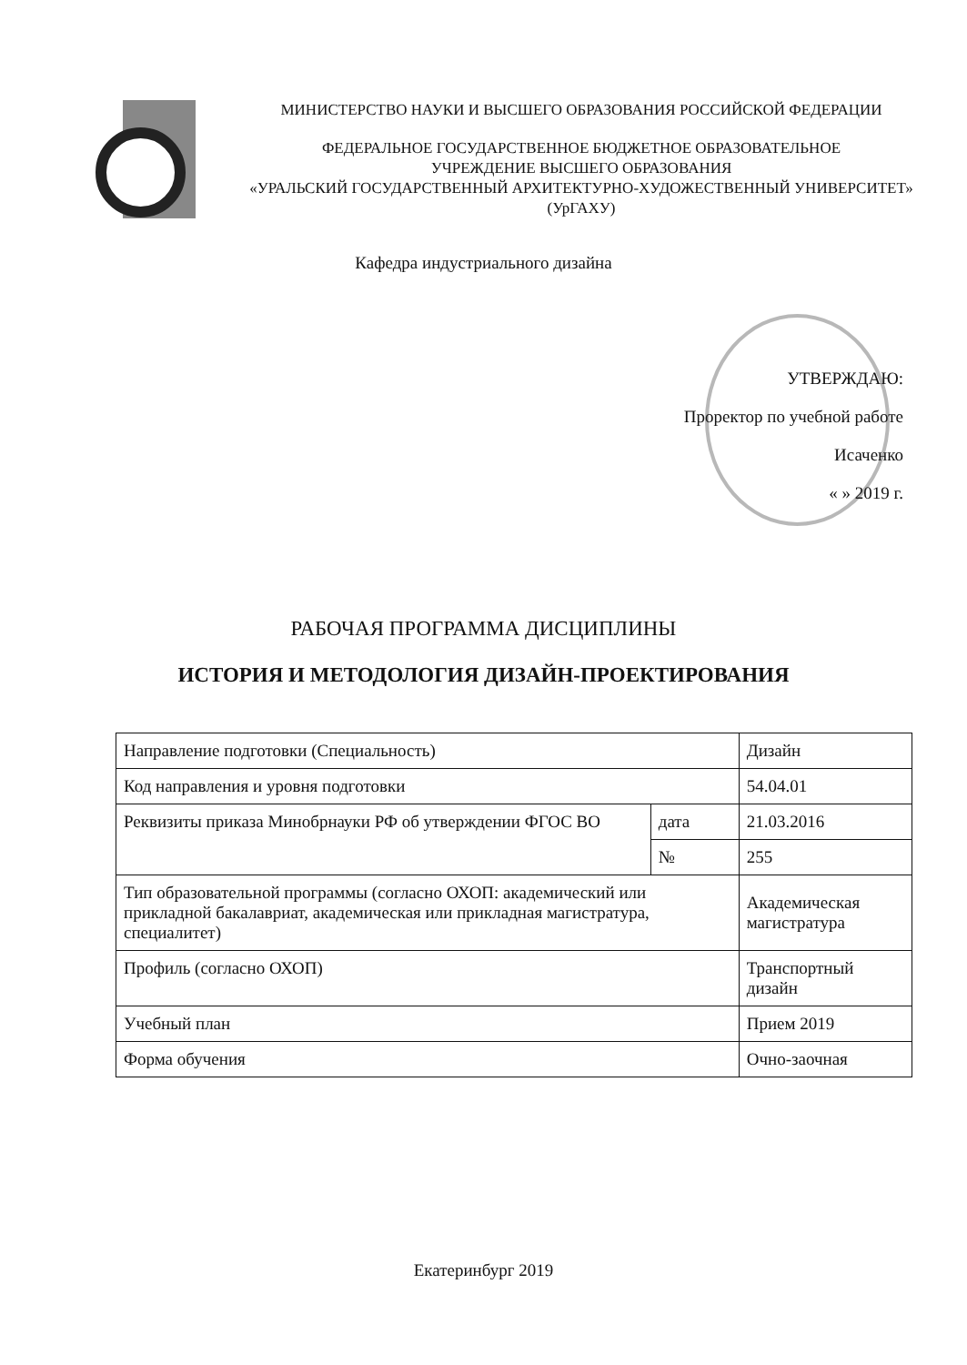МИНИСТЕРСТВО НАУКИ И ВЫСШЕГО ОБРАЗОВАНИЯ РОССИЙСКОЙ ФЕДЕРАЦИИ
ФЕДЕРАЛЬНОЕ ГОСУДАРСТВЕННОЕ БЮДЖЕТНОЕ ОБРАЗОВАТЕЛЬНОЕ
УЧРЕЖДЕНИЕ ВЫСШЕГО ОБРАЗОВАНИЯ
«УРАЛЬСКИЙ ГОСУДАРСТВЕННЫЙ АРХИТЕКТУРНО-ХУДОЖЕСТВЕННЫЙ УНИВЕРСИТЕТ»
(УрГАХУ)
Кафедра индустриального дизайна
УТВЕРЖДАЮ:
Проректор по учебной работе
Исаченко
« » 2019 г.
РАБОЧАЯ ПРОГРАММА ДИСЦИПЛИНЫ
ИСТОРИЯ И МЕТОДОЛОГИЯ ДИЗАЙН-ПРОЕКТИРОВАНИЯ
| Направление подготовки (Специальность) | | Дизайн |
| Код направления и уровня подготовки | | 54.04.01 |
| Реквизиты приказа Минобрнауки РФ об утверждении ФГОС ВО | дата | 21.03.2016 |
| | № | 255 |
| Тип образовательной программы (согласно ОХОП: академический или прикладной бакалавриат, академическая или прикладная магистратура, специалитет) | | Академическая магистратура |
| Профиль (согласно ОХОП) | | Транспортный дизайн |
| Учебный план | | Прием 2019 |
| Форма обучения | | Очно-заочная |
Екатеринбург 2019